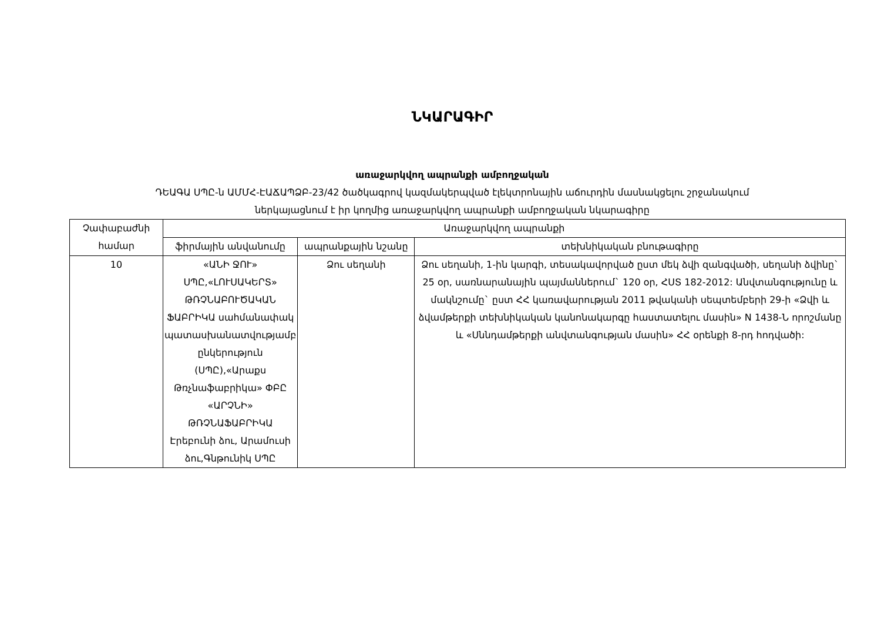ՆԿԱՐԱԳԻՐ
առաջարկվող ապրանքի ամբողջական
ԴԵԱԳԱ ՍՊԸ-ն ԱՄՄՀ-ԷԱՃԱՊՁԲ-23/42 ծածկագրով կազմակերպված էլեկտրոնային աճուրդին մասնակցելու շրջանակում
ներկայացնում է իր կողմից առաջարկվող ապրանքի ամբողջական նկարագիրը
| Չափաբաժնի համար | Առաջարկվող ապրանքի | | |
| --- | --- | --- | --- |
| | ֆիրմային անվանումը | ապրանքային նշանը | տեխնիկական բնութագիրը |
| 10 | «ԱՆԻ ՋՈՒ» ՍՊԸ,«ԼՈՒՍԱԿԵՐՏ» ԹՌՉՆԱԲՈՒԾԱԿԱՆ ՖԱԲՐԻԿԱ սահմանափակ պատասխանատվությամբ ընկերություն (ՍՊԸ),«Արաքս Թռչնաֆաբրիկա» ՓԲԸ «ԱՐՉՆԻ» ԹՌՉՆԱՖԱԲՐԻԿԱ Էրեբունի ձու, Արամուսի ձու,Գնթունիկ ՍՊԸ | Ձու սեղանի | Ձու սեղանի, 1-ին կարգի, տեսակավորված ըստ մեկ ձվի զանգվածի, սեղանի ձվինը` 25 օր, սառնարանային պայմաններում` 120 օր, ՀՍՏ 182-2012: Անվտանգությունը և մակնշումը` ըստ ՀՀ կառավարության 2011 թվականի սեպտեմբերի 29-ի «Ձվի և ձվամթերքի տեխնիկական կանոնակարգը հաստատելու մասին» N 1438-Ն որոշմանը և «Սննդամթերքի անվտանգության մասին» ՀՀ օրենքի 8-րդ հոդվածի: |